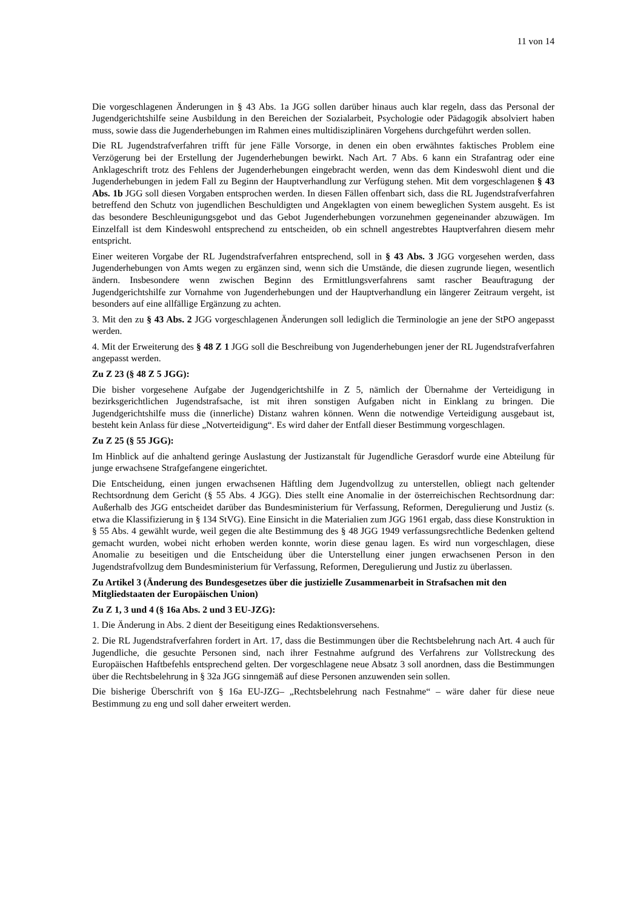11 von 14
Die vorgeschlagenen Änderungen in § 43 Abs. 1a JGG sollen darüber hinaus auch klar regeln, dass das Personal der Jugendgerichtshilfe seine Ausbildung in den Bereichen der Sozialarbeit, Psychologie oder Pädagogik absolviert haben muss, sowie dass die Jugenderhebungen im Rahmen eines multidisziplinären Vorgehens durchgeführt werden sollen.
Die RL Jugendstrafverfahren trifft für jene Fälle Vorsorge, in denen ein oben erwähntes faktisches Problem eine Verzögerung bei der Erstellung der Jugenderhebungen bewirkt. Nach Art. 7 Abs. 6 kann ein Strafantrag oder eine Anklageschrift trotz des Fehlens der Jugenderhebungen eingebracht werden, wenn das dem Kindeswohl dient und die Jugenderhebungen in jedem Fall zu Beginn der Hauptverhandlung zur Verfügung stehen. Mit dem vorgeschlagenen § 43 Abs. 1b JGG soll diesen Vorgaben entsprochen werden. In diesen Fällen offenbart sich, dass die RL Jugendstrafverfahren betreffend den Schutz von jugendlichen Beschuldigten und Angeklagten von einem beweglichen System ausgeht. Es ist das besondere Beschleunigungsgebot und das Gebot Jugenderhebungen vorzunehmen gegeneinander abzuwägen. Im Einzelfall ist dem Kindeswohl entsprechend zu entscheiden, ob ein schnell angestrebtes Hauptverfahren diesem mehr entspricht.
Einer weiteren Vorgabe der RL Jugendstrafverfahren entsprechend, soll in § 43 Abs. 3 JGG vorgesehen werden, dass Jugenderhebungen von Amts wegen zu ergänzen sind, wenn sich die Umstände, die diesen zugrunde liegen, wesentlich ändern. Insbesondere wenn zwischen Beginn des Ermittlungsverfahrens samt rascher Beauftragung der Jugendgerichtshilfe zur Vornahme von Jugenderhebungen und der Hauptverhandlung ein längerer Zeitraum vergeht, ist besonders auf eine allfällige Ergänzung zu achten.
3. Mit den zu § 43 Abs. 2 JGG vorgeschlagenen Änderungen soll lediglich die Terminologie an jene der StPO angepasst werden.
4. Mit der Erweiterung des § 48 Z 1 JGG soll die Beschreibung von Jugenderhebungen jener der RL Jugendstrafverfahren angepasst werden.
Zu Z 23 (§ 48 Z 5 JGG):
Die bisher vorgesehene Aufgabe der Jugendgerichtshilfe in Z 5, nämlich der Übernahme der Verteidigung in bezirksgerichtlichen Jugendstrafsache, ist mit ihren sonstigen Aufgaben nicht in Einklang zu bringen. Die Jugendgerichtshilfe muss die (innerliche) Distanz wahren können. Wenn die notwendige Verteidigung ausgebaut ist, besteht kein Anlass für diese „Notverteidigung“. Es wird daher der Entfall dieser Bestimmung vorgeschlagen.
Zu Z 25 (§ 55 JGG):
Im Hinblick auf die anhaltend geringe Auslastung der Justizanstalt für Jugendliche Gerasdorf wurde eine Abteilung für junge erwachsene Strafgefangene eingerichtet.
Die Entscheidung, einen jungen erwachsenen Häftling dem Jugendvollzug zu unterstellen, obliegt nach geltender Rechtsordnung dem Gericht (§ 55 Abs. 4 JGG). Dies stellt eine Anomalie in der österreichischen Rechtsordnung dar: Außerhalb des JGG entscheidet darüber das Bundesministerium für Verfassung, Reformen, Deregulierung und Justiz (s. etwa die Klassifizierung in § 134 StVG). Eine Einsicht in die Materialien zum JGG 1961 ergab, dass diese Konstruktion in § 55 Abs. 4 gewählt wurde, weil gegen die alte Bestimmung des § 48 JGG 1949 verfassungsrechtliche Bedenken geltend gemacht wurden, wobei nicht erhoben werden konnte, worin diese genau lagen. Es wird nun vorgeschlagen, diese Anomalie zu beseitigen und die Entscheidung über die Unterstellung einer jungen erwachsenen Person in den Jugendstrafvollzug dem Bundesministerium für Verfassung, Reformen, Deregulierung und Justiz zu überlassen.
Zu Artikel 3 (Änderung des Bundesgesetzes über die justizielle Zusammenarbeit in Strafsachen mit den Mitgliedstaaten der Europäischen Union)
Zu Z 1, 3 und 4 (§ 16a Abs. 2 und 3 EU-JZG):
1. Die Änderung in Abs. 2 dient der Beseitigung eines Redaktionsversehens.
2. Die RL Jugendstrafverfahren fordert in Art. 17, dass die Bestimmungen über die Rechtsbelehrung nach Art. 4 auch für Jugendliche, die gesuchte Personen sind, nach ihrer Festnahme aufgrund des Verfahrens zur Vollstreckung des Europäischen Haftbefehls entsprechend gelten. Der vorgeschlagene neue Absatz 3 soll anordnen, dass die Bestimmungen über die Rechtsbelehrung in § 32a JGG sinngemäß auf diese Personen anzuwenden sein sollen.
Die bisherige Überschrift von § 16a EU-JZG– „Rechtsbelehrung nach Festnahme“ – wäre daher für diese neue Bestimmung zu eng und soll daher erweitert werden.